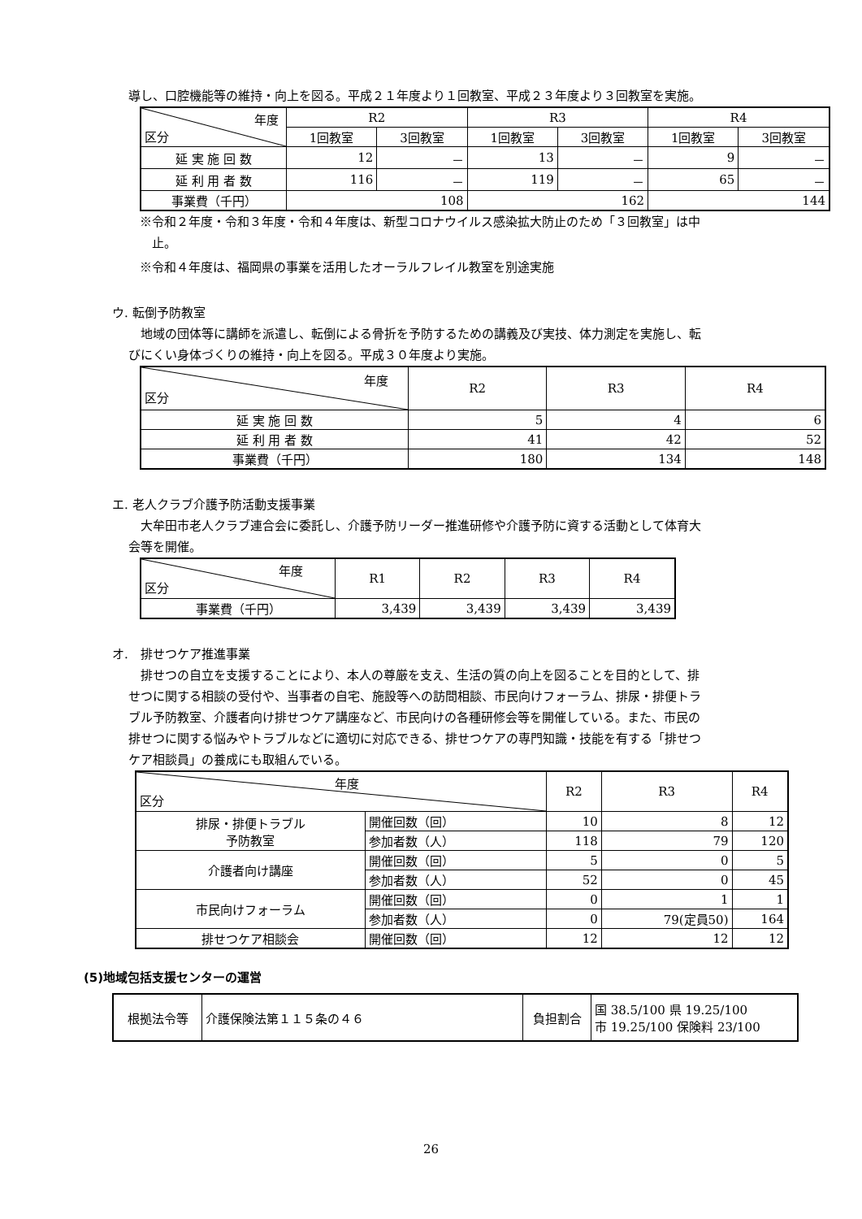導し、口腔機能等の維持・向上を図る。平成２１年度より１回教室、平成２３年度より３回教室を実施。
| 年度 区分 | R2 | | R3 | | R4 | |
| --- | --- | --- | --- | --- | --- | --- |
| | 1回教室 | 3回教室 | 1回教室 | 3回教室 | 1回教室 | 3回教室 |
| 延 実 施 回 数 | 12 | － | 13 | － | 9 | － |
| 延 利 用 者 数 | 116 | － | 119 | － | 65 | － |
| 事業費（千円） | 108 | | 162 | | 144 | |
※令和２年度・令和３年度・令和４年度は、新型コロナウイルス感染拡大防止のため「３回教室」は中
　止。
※令和４年度は、福岡県の事業を活用したオーラルフレイル教室を別途実施
ウ. 転倒予防教室
　地域の団体等に講師を派遣し、転倒による骨折を予防するための講義及び実技、体力測定を実施し、転
びにくい身体づくりの維持・向上を図る。平成３０年度より実施。
| 年度 区分 | R2 | R3 | R4 |
| --- | --- | --- | --- |
| 延 実 施 回 数 | 5 | 4 | 6 |
| 延 利 用 者 数 | 41 | 42 | 52 |
| 事業費（千円） | 180 | 134 | 148 |
エ. 老人クラブ介護予防活動支援事業
　大牟田市老人クラブ連合会に委託し、介護予防リーダー推進研修や介護予防に資する活動として体育大
会等を開催。
| 年度 区分 | R1 | R2 | R3 | R4 |
| --- | --- | --- | --- | --- |
| 事業費（千円） | 3,439 | 3,439 | 3,439 | 3,439 |
オ.　排せつケア推進事業
　排せつの自立を支援することにより、本人の尊厳を支え、生活の質の向上を図ることを目的として、排
せつに関する相談の受付や、当事者の自宅、施設等への訪問相談、市民向けフォーラム、排尿・排便トラ
ブル予防教室、介護者向け排せつケア講座など、市民向けの各種研修会等を開催している。また、市民の
排せつに関する悩みやトラブルなどに適切に対応できる、排せつケアの専門知識・技能を有する「排せつ
ケア相談員」の養成にも取組んでいる。
| 年度 区分 | | R2 | R3 | R4 |
| --- | --- | --- | --- | --- |
| 排尿・排便トラブル 予防教室 | 開催回数（回） | 10 | 8 | 12 |
| | 参加者数（人） | 118 | 79 | 120 |
| 介護者向け講座 | 開催回数（回） | 5 | 0 | 5 |
| | 参加者数（人） | 52 | 0 | 45 |
| 市民向けフォーラム | 開催回数（回） | 0 | 1 | 1 |
| | 参加者数（人） | 0 | 79(定員50) | 164 |
| 排せつケア相談会 | 開催回数（回） | 12 | 12 | 12 |
(5)地域包括支援センターの運営
| 根拠法令等 | 介護保険法第１１５条の４６ | 負担割合 | 国 38.5/100 県 19.25/100 市 19.25/100 保険料 23/100 |
26